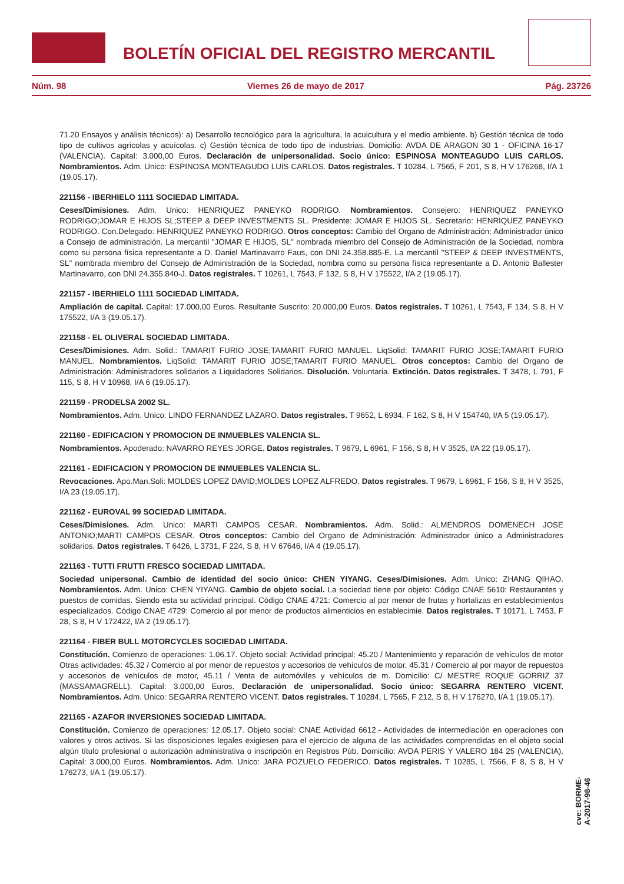BOLETÍN OFICIAL DEL REGISTRO MERCANTIL
Núm. 98 Viernes 26 de mayo de 2017 Pág. 23726
71.20 Ensayos y análisis técnicos): a) Desarrollo tecnológico para la agricultura, la acuicultura y el medio ambiente. b) Gestión técnica de todo tipo de cultivos agrícolas y acuícolas. c) Gestión técnica de todo tipo de industrias. Domicilio: AVDA DE ARAGON 30 1 - OFICINA 16-17 (VALENCIA). Capital: 3.000,00 Euros. Declaración de unipersonalidad. Socio único: ESPINOSA MONTEAGUDO LUIS CARLOS. Nombramientos. Adm. Unico: ESPINOSA MONTEAGUDO LUIS CARLOS. Datos registrales. T 10284, L 7565, F 201, S 8, H V 176268, I/A 1 (19.05.17).
221156 - IBERHIELO 1111 SOCIEDAD LIMITADA.
Ceses/Dimisiones. Adm. Unico: HENRIQUEZ PANEYKO RODRIGO. Nombramientos. Consejero: HENRIQUEZ PANEYKO RODRIGO;JOMAR E HIJOS SL;STEEP & DEEP INVESTMENTS SL. Presidente: JOMAR E HIJOS SL. Secretario: HENRIQUEZ PANEYKO RODRIGO. Con.Delegado: HENRIQUEZ PANEYKO RODRIGO. Otros conceptos: Cambio del Organo de Administración: Administrador único a Consejo de administración. La mercantil "JOMAR E HIJOS, SL" nombrada miembro del Consejo de Administración de la Sociedad, nombra como su persona física representante a D. Daniel Martinavarro Faus, con DNI 24.358.885-E. La mercantil "STEEP & DEEP INVESTMENTS, SL" nombrada miembro del Consejo de Administración de la Sociedad, nombra como su persona física representante a D. Antonio Ballester Martinavarro, con DNI 24.355.840-J. Datos registrales. T 10261, L 7543, F 132, S 8, H V 175522, I/A 2 (19.05.17).
221157 - IBERHIELO 1111 SOCIEDAD LIMITADA.
Ampliación de capital. Capital: 17.000,00 Euros. Resultante Suscrito: 20.000,00 Euros. Datos registrales. T 10261, L 7543, F 134, S 8, H V 175522, I/A 3 (19.05.17).
221158 - EL OLIVERAL SOCIEDAD LIMITADA.
Ceses/Dimisiones. Adm. Solid.: TAMARIT FURIO JOSE;TAMARIT FURIO MANUEL. LiqSolid: TAMARIT FURIO JOSE;TAMARIT FURIO MANUEL. Nombramientos. LiqSolid: TAMARIT FURIO JOSE;TAMARIT FURIO MANUEL. Otros conceptos: Cambio del Organo de Administración: Administradores solidarios a Liquidadores Solidarios. Disolución. Voluntaria. Extinción. Datos registrales. T 3478, L 791, F 115, S 8, H V 10968, I/A 6 (19.05.17).
221159 - PRODELSA 2002 SL.
Nombramientos. Adm. Unico: LINDO FERNANDEZ LAZARO. Datos registrales. T 9652, L 6934, F 162, S 8, H V 154740, I/A 5 (19.05.17).
221160 - EDIFICACION Y PROMOCION DE INMUEBLES VALENCIA SL.
Nombramientos. Apoderado: NAVARRO REYES JORGE. Datos registrales. T 9679, L 6961, F 156, S 8, H V 3525, I/A 22 (19.05.17).
221161 - EDIFICACION Y PROMOCION DE INMUEBLES VALENCIA SL.
Revocaciones. Apo.Man.Soli: MOLDES LOPEZ DAVID;MOLDES LOPEZ ALFREDO. Datos registrales. T 9679, L 6961, F 156, S 8, H V 3525, I/A 23 (19.05.17).
221162 - EUROVAL 99 SOCIEDAD LIMITADA.
Ceses/Dimisiones. Adm. Unico: MARTI CAMPOS CESAR. Nombramientos. Adm. Solid.: ALMENDROS DOMENECH JOSE ANTONIO;MARTI CAMPOS CESAR. Otros conceptos: Cambio del Organo de Administración: Administrador único a Administradores solidarios. Datos registrales. T 6426, L 3731, F 224, S 8, H V 67646, I/A 4 (19.05.17).
221163 - TUTTI FRUTTI FRESCO SOCIEDAD LIMITADA.
Sociedad unipersonal. Cambio de identidad del socio único: CHEN YIYANG. Ceses/Dimisiones. Adm. Unico: ZHANG QIHAO. Nombramientos. Adm. Unico: CHEN YIYANG. Cambio de objeto social. La sociedad tiene por objeto: Código CNAE 5610: Restaurantes y puestos de comidas. Siendo esta su actividad principal. Código CNAE 4721: Comercio al por menor de frutas y hortalizas en establecimientos especializados. Código CNAE 4729: Comercio al por menor de productos alimenticios en establecimie. Datos registrales. T 10171, L 7453, F 28, S 8, H V 172422, I/A 2 (19.05.17).
221164 - FIBER BULL MOTORCYCLES SOCIEDAD LIMITADA.
Constitución. Comienzo de operaciones: 1.06.17. Objeto social: Actividad principal: 45.20 / Mantenimiento y reparación de vehículos de motor Otras actividades: 45.32 / Comercio al por menor de repuestos y accesorios de vehículos de motor, 45.31 / Comercio al por mayor de repuestos y accesorios de vehículos de motor, 45.11 / Venta de automóviles y vehículos de m. Domicilio: C/ MESTRE ROQUE GORRIZ 37 (MASSAMAGRELL). Capital: 3.000,00 Euros. Declaración de unipersonalidad. Socio único: SEGARRA RENTERO VICENT. Nombramientos. Adm. Unico: SEGARRA RENTERO VICENT. Datos registrales. T 10284, L 7565, F 212, S 8, H V 176270, I/A 1 (19.05.17).
221165 - AZAFOR INVERSIONES SOCIEDAD LIMITADA.
Constitución. Comienzo de operaciones: 12.05.17. Objeto social: CNAE Actividad 6612.- Actividades de intermediación en operaciones con valores y otros activos. Si las disposiciones legales exigiesen para el ejercicio de alguna de las actividades comprendidas en el objeto social algún título profesional o autorización administrativa o inscripción en Registros Púb. Domicilio: AVDA PERIS Y VALERO 184 25 (VALENCIA). Capital: 3.000,00 Euros. Nombramientos. Adm. Unico: JARA POZUELO FEDERICO. Datos registrales. T 10285, L 7566, F 8, S 8, H V 176273, I/A 1 (19.05.17).
cve: BORME-A-2017-98-46